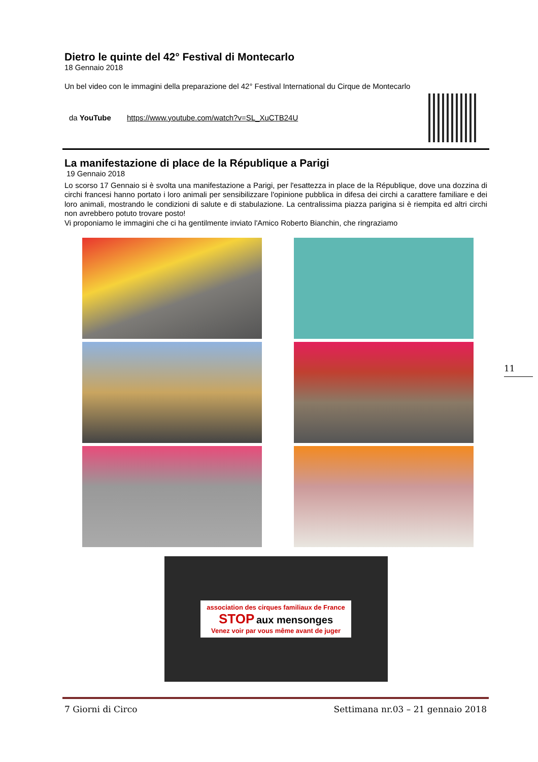Dietro le quinte del 42° Festival di Montecarlo
18 Gennaio 2018
Un bel video con le immagini della preparazione del 42° Festival International du Cirque de Montecarlo
da YouTube https://www.youtube.com/watch?v=SL_XuCTB24U
La manifestazione di place de la République a Parigi
19 Gennaio 2018
Lo scorso 17 Gennaio si è svolta una manifestazione a Parigi, per l'esattezza in place de la République, dove una dozzina di circhi francesi hanno portato i loro animali per sensibilizzare l'opinione pubblica in difesa dei circhi a carattere familiare e dei loro animali, mostrando le condizioni di salute e di stabulazione. La centralissima piazza parigina si è riempita ed altri circhi non avrebbero potuto trovare posto!
Vi proponiamo le immagini che ci ha gentilmente inviato l'Amico Roberto Bianchin, che ringraziamo
association des cirques familiaux de France
STOP aux mensonges
Venez voir par vous même avant de juger
11
7 Giorni di Circo Settimana nr.03 – 21 gennaio 2018